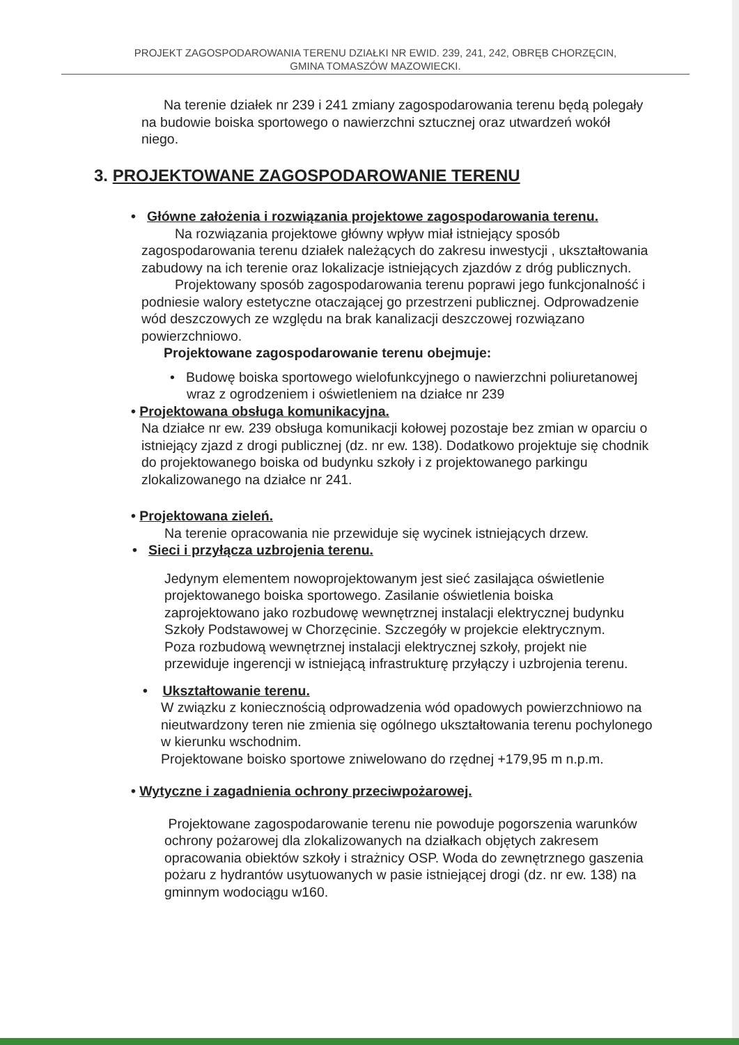PROJEKT ZAGOSPODAROWANIA TERENU DZIAŁKI NR EWID. 239, 241, 242, OBRĘB CHORZĘCIN,
GMINA TOMASZÓW MAZOWIECKI.
Na terenie działek nr 239 i 241 zmiany zagospodarowania terenu będą polegały na budowie boiska sportowego o nawierzchni sztucznej oraz utwardzeń wokół niego.
3. PROJEKTOWANE ZAGOSPODAROWANIE TERENU
• Główne założenia i rozwiązania projektowe zagospodarowania terenu.
Na rozwiązania projektowe główny wpływ miał istniejący sposób zagospodarowania terenu działek należących do zakresu inwestycji , ukształtowania zabudowy na ich terenie oraz lokalizacje istniejących zjazdów z dróg publicznych.
Projektowany sposób zagospodarowania terenu poprawi jego funkcjonalność i podniesie walory estetyczne otaczającej go przestrzeni publicznej. Odprowadzenie wód deszczowych ze względu na brak kanalizacji deszczowej rozwiązano powierzchniowo.
Projektowane zagospodarowanie terenu obejmuje:
• Budowę boiska sportowego wielofunkcyjnego o nawierzchni poliuretanowej wraz z ogrodzeniem i oświetleniem na działce nr 239
• Projektowana obsługa komunikacyjna.
Na działce nr ew. 239 obsługa komunikacji kołowej pozostaje bez zmian w oparciu o istniejący zjazd z drogi publicznej (dz. nr ew. 138). Dodatkowo projektuje się chodnik do projektowanego boiska od budynku szkoły i z projektowanego parkingu zlokalizowanego na działce nr 241.
• Projektowana zieleń.
Na terenie opracowania nie przewiduje się wycinek istniejących drzew.
• Sieci i przyłącza uzbrojenia terenu.
Jedynym elementem nowoprojektowanym jest sieć zasilająca oświetlenie projektowanego boiska sportowego. Zasilanie oświetlenia boiska zaprojektowano jako rozbudowę wewnętrznej instalacji elektrycznej budynku Szkoły Podstawowej w Chorzęcinie. Szczegóły w projekcie elektrycznym.
Poza rozbudową wewnętrznej instalacji elektrycznej szkoły, projekt nie przewiduje ingerencji w istniejącą infrastrukturę przyłączy i uzbrojenia terenu.
• Ukształtowanie terenu.
W związku z koniecznością odprowadzenia wód opadowych powierzchniowo na nieutwardzony teren nie zmienia się ogólnego ukształtowania terenu pochylonego w kierunku wschodnim.
Projektowane boisko sportowe zniwelowano do rzędnej +179,95 m n.p.m.
• Wytyczne i zagadnienia ochrony przeciwpożarowej.
Projektowane zagospodarowanie terenu nie powoduje pogorszenia warunków ochrony pożarowej dla zlokalizowanych na działkach objętych zakresem opracowania obiektów szkoły i strażnicy OSP. Woda do zewnętrznego gaszenia pożaru z hydrantów usytuowanych w pasie istniejącej drogi (dz. nr ew. 138) na gminnym wodociągu w160.